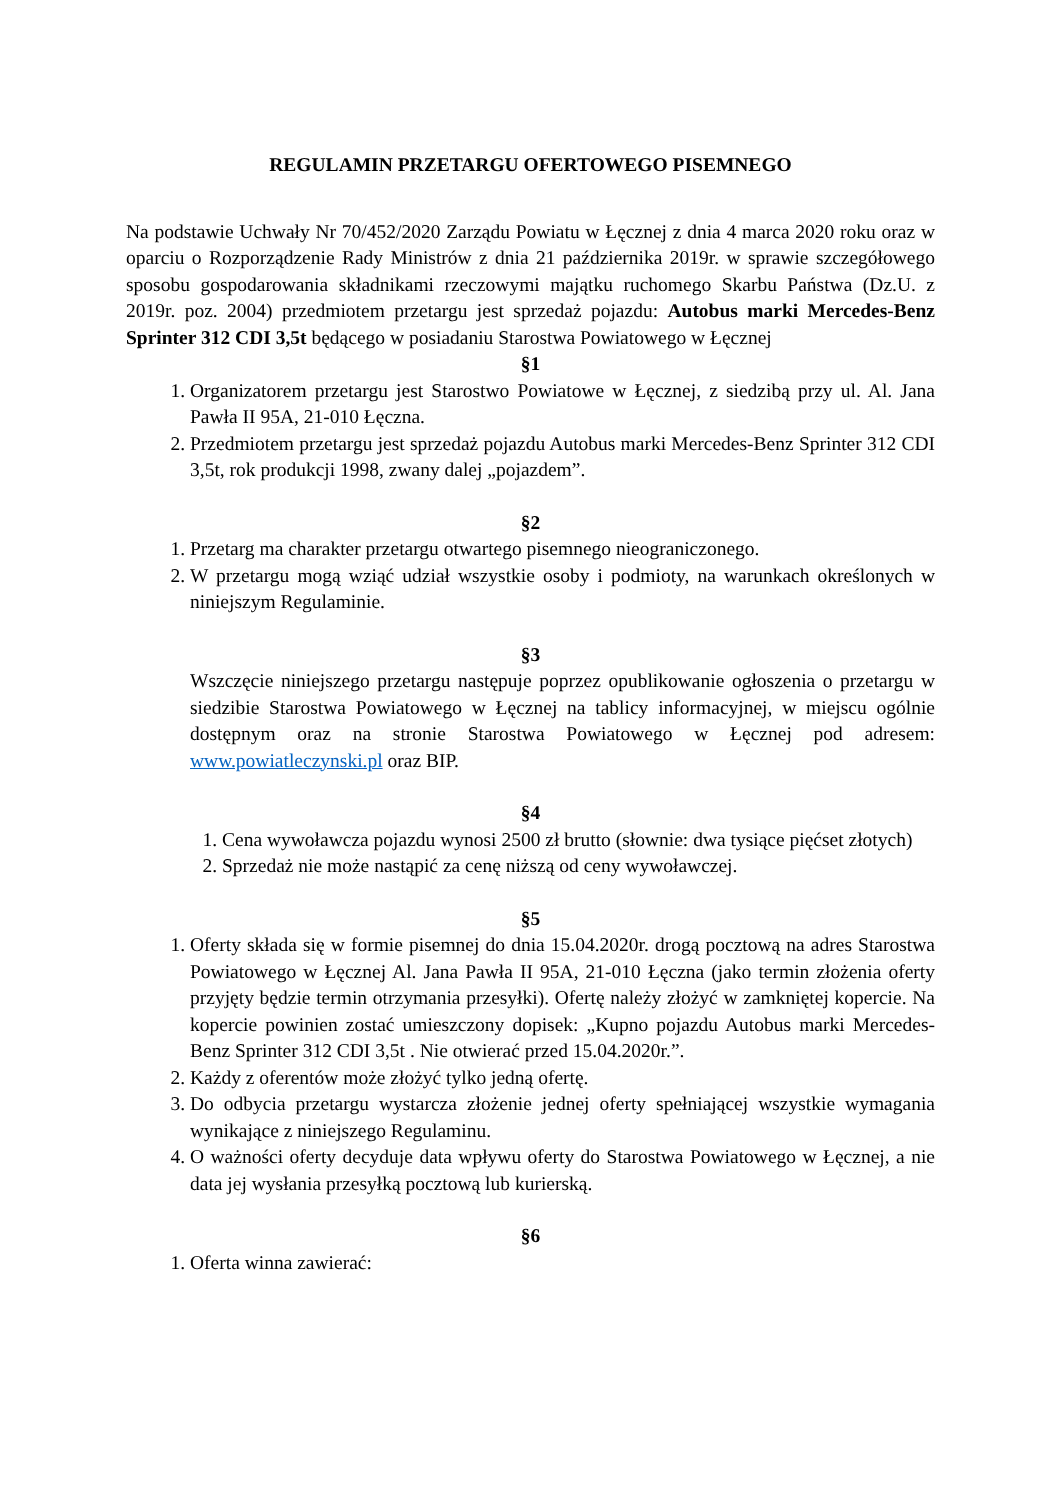REGULAMIN PRZETARGU OFERTOWEGO PISEMNEGO
Na podstawie Uchwały Nr 70/452/2020 Zarządu Powiatu w Łęcznej z dnia 4 marca 2020 roku oraz w oparciu o Rozporządzenie Rady Ministrów z dnia 21 października 2019r. w sprawie szczegółowego sposobu gospodarowania składnikami rzeczowymi majątku ruchomego Skarbu Państwa (Dz.U. z 2019r. poz. 2004) przedmiotem przetargu jest sprzedaż pojazdu: Autobus marki Mercedes-Benz Sprinter 312 CDI 3,5t będącego w posiadaniu Starostwa Powiatowego w Łęcznej
§1
1. Organizatorem przetargu jest Starostwo Powiatowe w Łęcznej, z siedzibą przy ul. Al. Jana Pawła II 95A, 21-010 Łęczna.
2. Przedmiotem przetargu jest sprzedaż pojazdu Autobus marki Mercedes-Benz Sprinter 312 CDI 3,5t, rok produkcji 1998, zwany dalej „pojazdem”.
§2
1. Przetarg ma charakter przetargu otwartego pisemnego nieograniczonego.
2. W przetargu mogą wziąć udział wszystkie osoby i podmioty, na warunkach określonych w niniejszym Regulaminie.
§3
Wszczęcie niniejszego przetargu następuje poprzez opublikowanie ogłoszenia o przetargu w siedzibie Starostwa Powiatowego w Łęcznej na tablicy informacyjnej, w miejscu ogólnie dostępnym oraz na stronie Starostwa Powiatowego w Łęcznej pod adresem: www.powiatleczynski.pl oraz BIP.
§4
1. Cena wywoławcza pojazdu wynosi 2500 zł brutto (słownie: dwa tysiące pięćset złotych)
2. Sprzedaż nie może nastąpić za cenę niższą od ceny wywoławczej.
§5
1. Oferty składa się w formie pisemnej do dnia 15.04.2020r. drogą pocztową na adres Starostwa Powiatowego w Łęcznej Al. Jana Pawła II 95A, 21-010 Łęczna (jako termin złożenia oferty przyjęty będzie termin otrzymania przesyłki). Ofertę należy złożyć w zamkniętej kopercie. Na kopercie powinien zostać umieszczony dopisek: „Kupno pojazdu Autobus marki Mercedes-Benz Sprinter 312 CDI 3,5t . Nie otwierać przed 15.04.2020r.”.
2. Każdy z oferentów może złożyć tylko jedną ofertę.
3. Do odbycia przetargu wystarcza złożenie jednej oferty spełniającej wszystkie wymagania wynikające z niniejszego Regulaminu.
4. O ważności oferty decyduje data wpływu oferty do Starostwa Powiatowego w Łęcznej, a nie data jej wysłania przesyłką pocztową lub kurierską.
§6
1. Oferta winna zawierać: